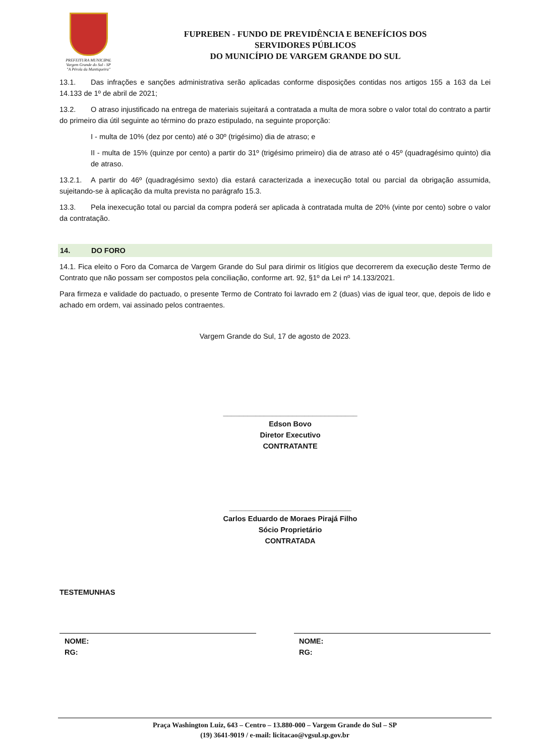PREFEITURA MUNICIPAL
Vargem Grande do Sul - SP
"A Pérola da Mantiqueira"
FUPREBEN - FUNDO DE PREVIDÊNCIA E BENEFÍCIOS DOS
SERVIDORES PÚBLICOS
DO MUNICÍPIO DE VARGEM GRANDE DO SUL
13.1. Das infrações e sanções administrativa serão aplicadas conforme disposições contidas nos artigos 155 a 163 da Lei 14.133 de 1º de abril de 2021;
13.2. O atraso injustificado na entrega de materiais sujeitará a contratada a multa de mora sobre o valor total do contrato a partir do primeiro dia útil seguinte ao término do prazo estipulado, na seguinte proporção:
I - multa de 10% (dez por cento) até o 30º (trigésimo) dia de atraso; e
II - multa de 15% (quinze por cento) a partir do 31º (trigésimo primeiro) dia de atraso até o 45º (quadragésimo quinto) dia de atraso.
13.2.1. A partir do 46º (quadragésimo sexto) dia estará caracterizada a inexecução total ou parcial da obrigação assumida, sujeitando-se à aplicação da multa prevista no parágrafo 15.3.
13.3. Pela inexecução total ou parcial da compra poderá ser aplicada à contratada multa de 20% (vinte por cento) sobre o valor da contratação.
14. DO FORO
14.1. Fica eleito o Foro da Comarca de Vargem Grande do Sul para dirimir os litígios que decorrerem da execução deste Termo de Contrato que não possam ser compostos pela conciliação, conforme art. 92, §1º da Lei nº 14.133/2021.
Para firmeza e validade do pactuado, o presente Termo de Contrato foi lavrado em 2 (duas) vias de igual teor, que, depois de lido e achado em ordem, vai assinado pelos contraentes.
Vargem Grande do Sul, 17 de agosto de 2023.
_________________________________
Edson Bovo
Diretor Executivo
CONTRATANTE
______________________________
Carlos Eduardo de Moraes Pirajá Filho
Sócio Proprietário
CONTRATADA
TESTEMUNHAS
NOME:
RG:
NOME:
RG:
Praça Washington Luiz, 643 – Centro – 13.880-000 – Vargem Grande do Sul – SP
(19) 3641-9019 / e-mail: licitacao@vgsul.sp.gov.br